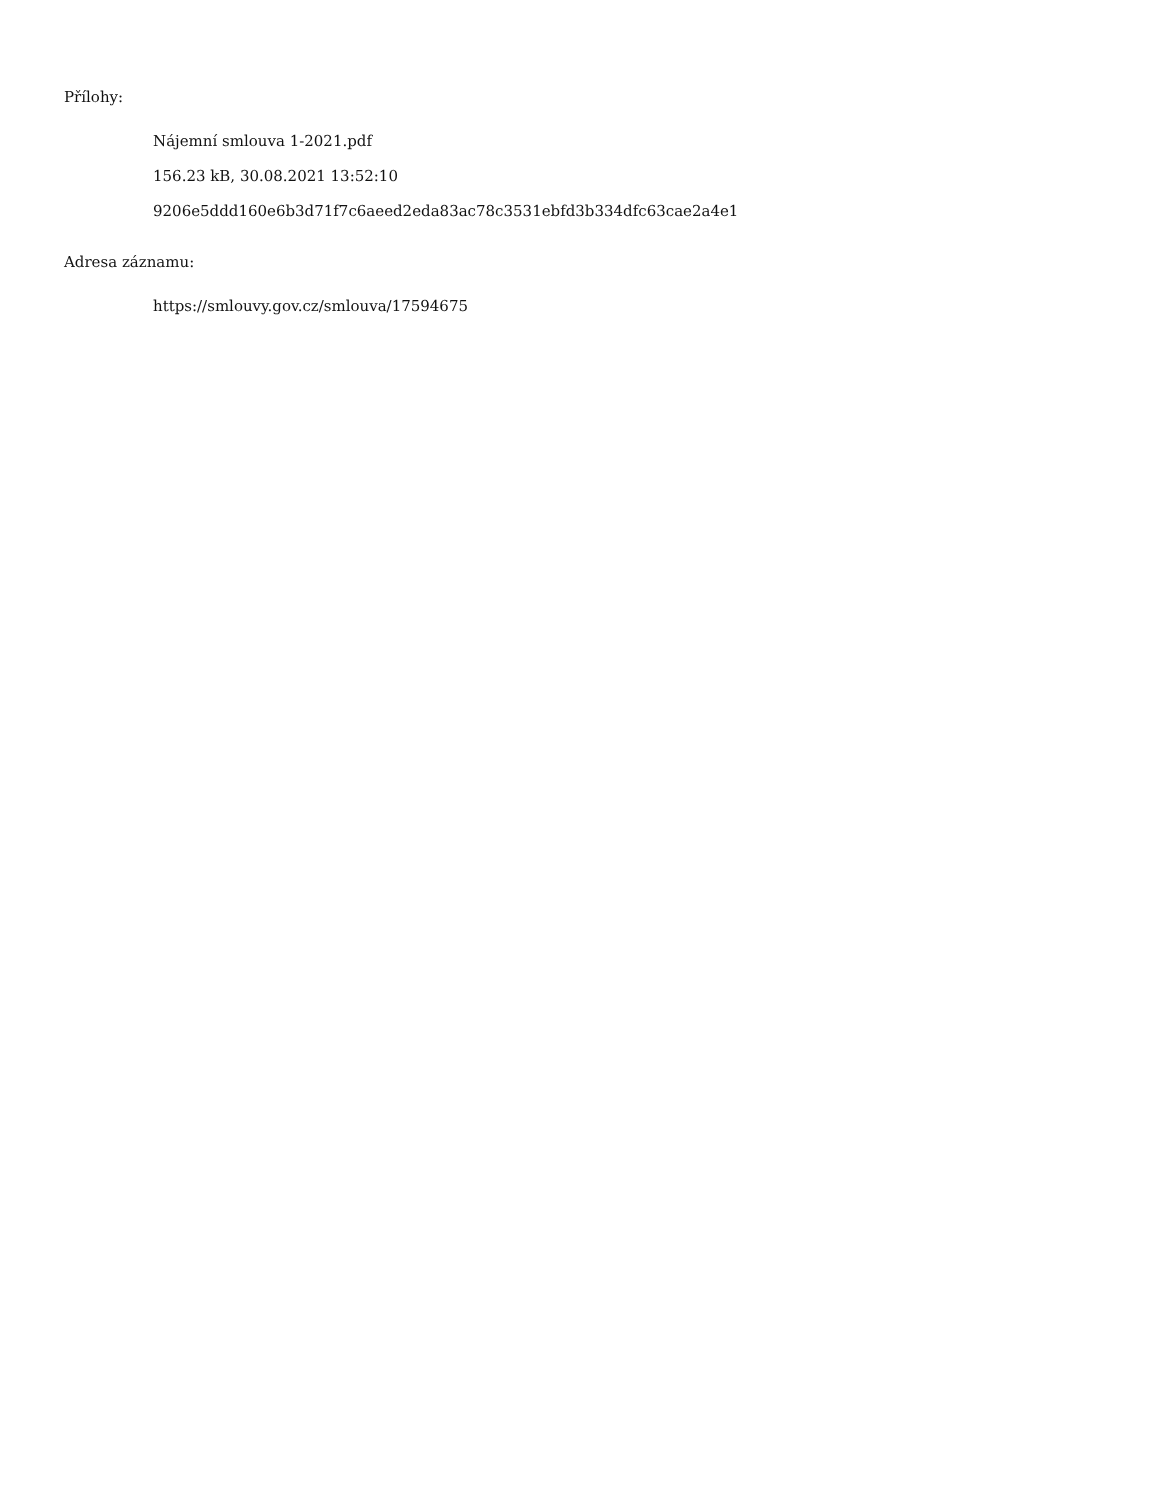Přílohy:
Nájemní smlouva 1-2021.pdf
156.23 kB, 30.08.2021 13:52:10
9206e5ddd160e6b3d71f7c6aeed2eda83ac78c3531ebfd3b334dfc63cae2a4e1
Adresa záznamu:
https://smlouvy.gov.cz/smlouva/17594675